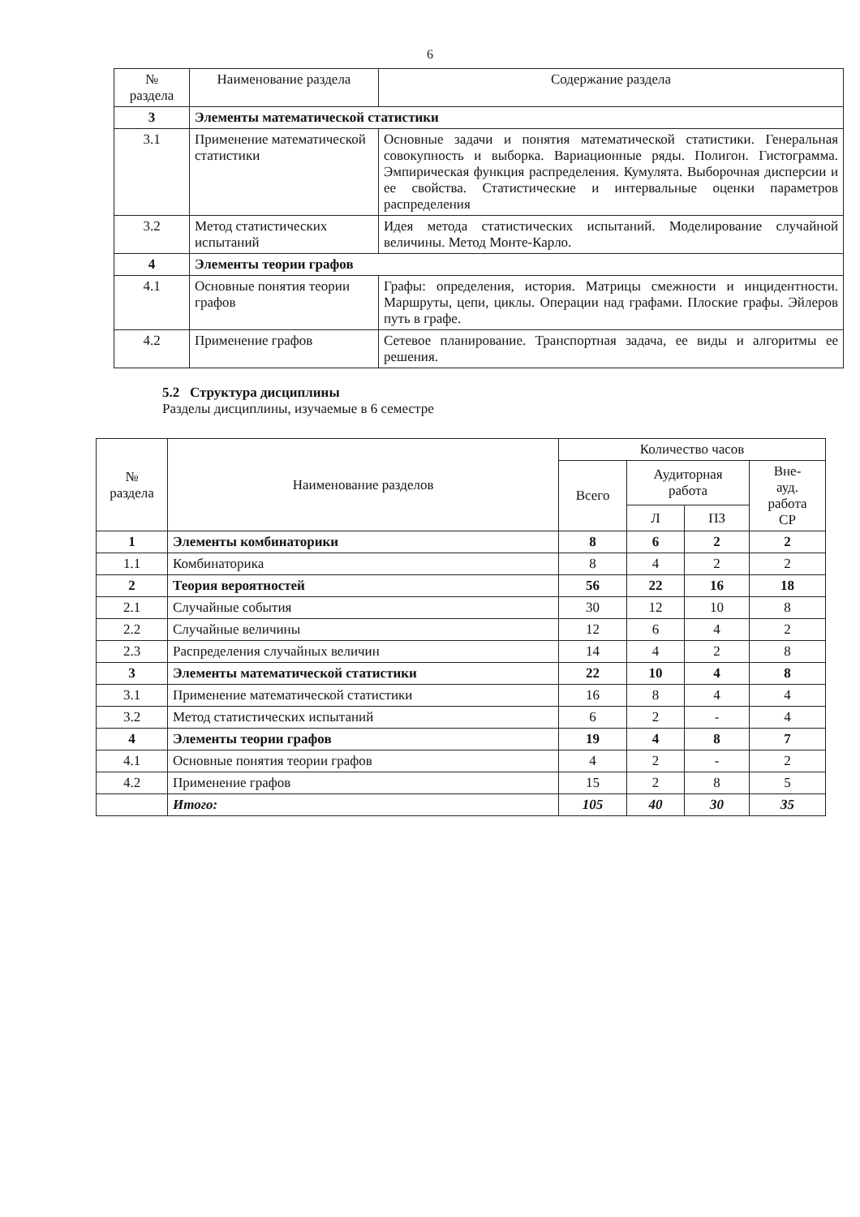6
| № раздела | Наименование раздела | Содержание раздела |
| --- | --- | --- |
| 3 | Элементы математической статистики | |
| 3.1 | Применение математической статистики | Основные задачи и понятия математической статистики. Генеральная совокупность и выборка. Вариационные ряды. Полигон. Гистограмма. Эмпирическая функция распределения. Кумулята. Выборочная дисперсии и ее свойства. Статистические и интервальные оценки параметров распределения |
| 3.2 | Метод статистических испытаний | Идея метода статистических испытаний. Моделирование случайной величины. Метод Монте-Карло. |
| 4 | Элементы теории графов | |
| 4.1 | Основные понятия теории графов | Графы: определения, история. Матрицы смежности и инцидентности. Маршруты, цепи, циклы. Операции над графами. Плоские графы. Эйлеров путь в графе. |
| 4.2 | Применение графов | Сетевое планирование. Транспортная задача, ее виды и алгоритмы ее решения. |
5.2 Структура дисциплины
Разделы дисциплины, изучаемые в 6 семестре
| № раздела | Наименование разделов | Количество часов | | | |
| | | Всего | Аудиторная работа | | Вне- ауд. работа СР |
| | | | Л | ПЗ | |
| 1 | Элементы комбинаторики | 8 | 6 | 2 | 2 |
| 1.1 | Комбинаторика | 8 | 4 | 2 | 2 |
| 2 | Теория вероятностей | 56 | 22 | 16 | 18 |
| 2.1 | Случайные события | 30 | 12 | 10 | 8 |
| 2.2 | Случайные величины | 12 | 6 | 4 | 2 |
| 2.3 | Распределения случайных величин | 14 | 4 | 2 | 8 |
| 3 | Элементы математической статистики | 22 | 10 | 4 | 8 |
| 3.1 | Применение математической статистики | 16 | 8 | 4 | 4 |
| 3.2 | Метод статистических испытаний | 6 | 2 | - | 4 |
| 4 | Элементы теории графов | 19 | 4 | 8 | 7 |
| 4.1 | Основные понятия теории графов | 4 | 2 | - | 2 |
| 4.2 | Применение графов | 15 | 2 | 8 | 5 |
| | Итого: | 105 | 40 | 30 | 35 |